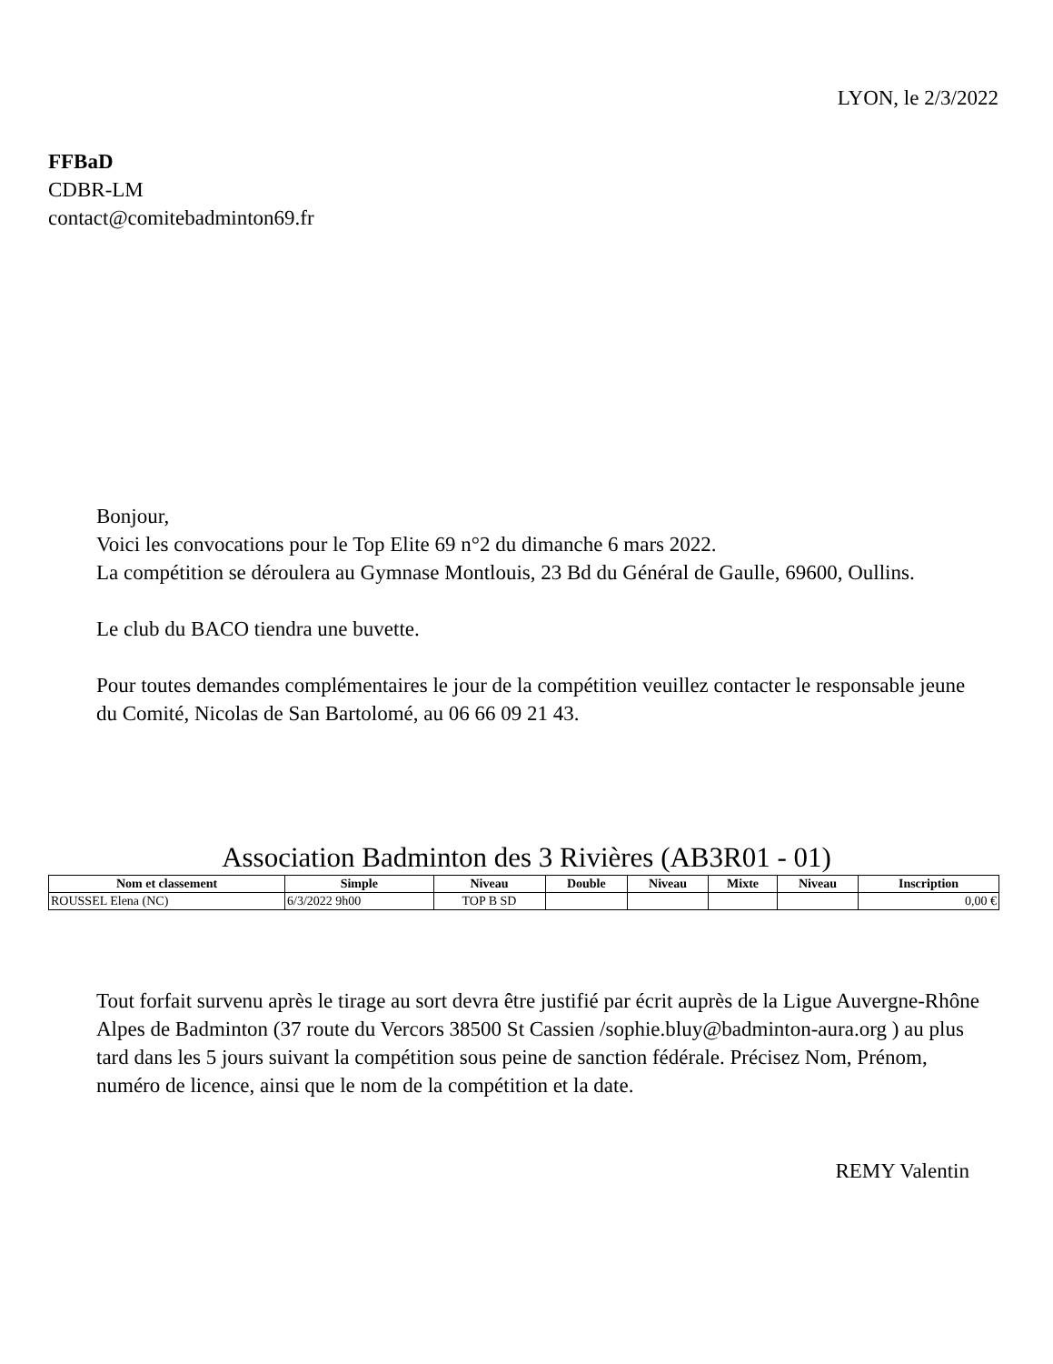LYON, le 2/3/2022
FFBaD
CDBR-LM
contact@comitebadminton69.fr
Bonjour,
Voici les convocations pour le Top Elite 69 n°2 du dimanche 6 mars 2022.
La compétition se déroulera au Gymnase Montlouis, 23 Bd du Général de Gaulle, 69600, Oullins.
Le club du BACO tiendra une buvette.
Pour toutes demandes complémentaires le jour de la compétition veuillez contacter le responsable jeune du Comité, Nicolas de San Bartolomé, au 06 66 09 21 43.
Association Badminton des 3 Rivières (AB3R01 - 01)
| Nom et classement | Simple | Niveau | Double | Niveau | Mixte | Niveau | Inscription |
| --- | --- | --- | --- | --- | --- | --- | --- |
| ROUSSEL Elena (NC) | 6/3/2022 9h00 | TOP B SD | | | | | 0,00 € |
Tout forfait survenu après le tirage au sort devra être justifié par écrit auprès de la Ligue Auvergne-Rhône Alpes de Badminton (37 route du Vercors 38500 St Cassien /sophie.bluy@badminton-aura.org ) au plus tard dans les 5 jours suivant la compétition sous peine de sanction fédérale. Précisez Nom, Prénom, numéro de licence, ainsi que le nom de la compétition et la date.
REMY Valentin